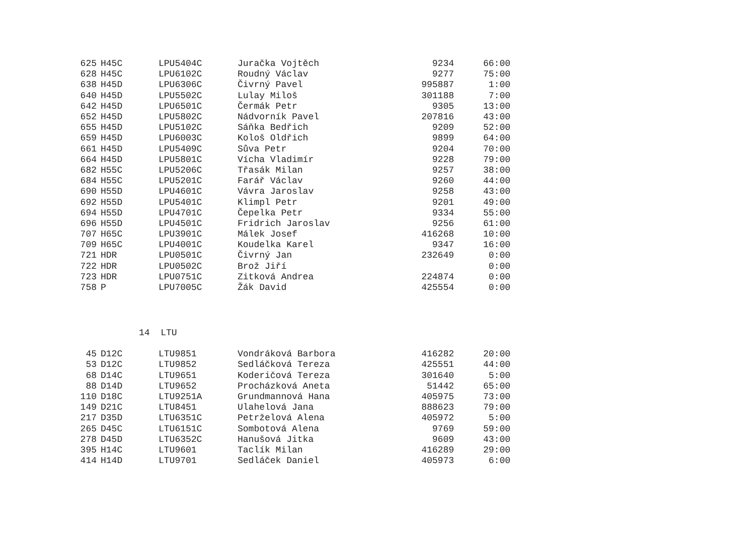| 625 | H45C | LPU5404C | Juračka Vojtěch | 9234 | 66:00 |
| 628 | H45C | LPU6102C | Roudný Václav | 9277 | 75:00 |
| 638 | H45D | LPU6306C | Čivrný Pavel | 995887 | 1:00 |
| 640 | H45D | LPU5502C | Lulay Miloš | 301188 | 7:00 |
| 642 | H45D | LPU6501C | Čermák Petr | 9305 | 13:00 |
| 652 | H45D | LPU5802C | Nádvorník Pavel | 207816 | 43:00 |
| 655 | H45D | LPU5102C | Sáňka Bedřich | 9209 | 52:00 |
| 659 | H45D | LPU6003C | Kološ Oldřich | 9899 | 64:00 |
| 661 | H45D | LPU5409C | Sůva Petr | 9204 | 70:00 |
| 664 | H45D | LPU5801C | Vícha Vladimír | 9228 | 79:00 |
| 682 | H55C | LPU5206C | Třasák Milan | 9257 | 38:00 |
| 684 | H55C | LPU5201C | Farář Václav | 9260 | 44:00 |
| 690 | H55D | LPU4601C | Vávra Jaroslav | 9258 | 43:00 |
| 692 | H55D | LPU5401C | Klimpl Petr | 9201 | 49:00 |
| 694 | H55D | LPU4701C | Čepelka Petr | 9334 | 55:00 |
| 696 | H55D | LPU4501C | Fridrich Jaroslav | 9256 | 61:00 |
| 707 | H65C | LPU3901C | Málek Josef | 416268 | 10:00 |
| 709 | H65C | LPU4001C | Koudelka Karel | 9347 | 16:00 |
| 721 | HDR | LPU0501C | Čivrný Jan | 232649 | 0:00 |
| 722 | HDR | LPU0502C | Brož Jiří | | 0:00 |
| 723 | HDR | LPU0751C | Zitková Andrea | 224874 | 0:00 |
| 758 | P | LPU7005C | Žák David | 425554 | 0:00 |
14 LTU
| 45 | D12C | LTU9851 | Vondráková Barbora | 416282 | 20:00 |
| 53 | D12C | LTU9852 | Sedláčková Tereza | 425551 | 44:00 |
| 68 | D14C | LTU9651 | Koderičová Tereza | 301640 | 5:00 |
| 88 | D14D | LTU9652 | Procházková Aneta | 51442 | 65:00 |
| 110 | D18C | LTU9251A | Grundmannová Hana | 405975 | 73:00 |
| 149 | D21C | LTU8451 | Ulahelová Jana | 888623 | 79:00 |
| 217 | D35D | LTU6351C | Petrželová Alena | 405972 | 5:00 |
| 265 | D45C | LTU6151C | Sombotová Alena | 9769 | 59:00 |
| 278 | D45D | LTU6352C | Hanušová Jitka | 9609 | 43:00 |
| 395 | H14C | LTU9601 | Taclík Milan | 416289 | 29:00 |
| 414 | H14D | LTU9701 | Sedláček Daniel | 405973 | 6:00 |